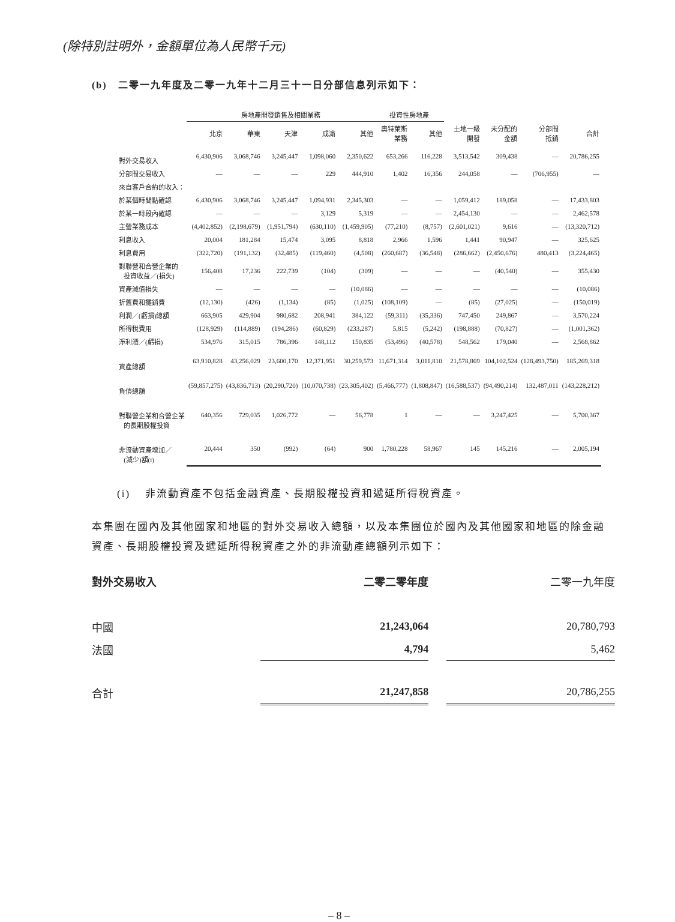(除特別註明外，金額單位為人民幣千元)
(b) 二零一九年度及二零一九年十二月三十一日分部信息列示如下：
| | 房地產開發銷售及相關業務 | | | | | 投資性房地產 | | | | | |
| --- | --- | --- | --- | --- | --- | --- | --- | --- | --- | --- | --- |
| | 北京 | 華東 | 天津 | 成渝 | 其他 | 奧特萊斯 業務 | 其他 | 土地一級 開發 | 未分配的 金額 | 分部間 抵銷 | 合計 |
| 對外交易收入 | 6,430,906 | 3,068,746 | 3,245,447 | 1,098,060 | 2,350,622 | 653,266 | 116,228 | 3,513,542 | 309,438 | — | 20,786,255 |
| 分部間交易收入 | — | — | — | 229 | 444,910 | 1,402 | 16,356 | 244,058 | — | (706,955) | — |
| 來自客戶合約的收入： | | | | | | | | | | | |
| 於某個時間點確認 | 6,430,906 | 3,068,746 | 3,245,447 | 1,094,931 | 2,345,303 | — | — | 1,059,412 | 189,058 | — | 17,433,803 |
| 於某一時段內確認 | — | — | — | 3,129 | 5,319 | — | — | 2,454,130 | — | — | 2,462,578 |
| 主營業務成本 | (4,402,852) | (2,198,679) | (1,951,794) | (630,110) | (1,459,905) | (77,210) | (8,757) | (2,601,021) | 9,616 | — | (13,320,712) |
| 利息收入 | 20,004 | 181,284 | 15,474 | 3,095 | 8,818 | 2,966 | 1,596 | 1,441 | 90,947 | — | 325,625 |
| 利息費用 | (322,720) | (191,132) | (32,485) | (119,460) | (4,508) | (260,687) | (36,548) | (286,662) | (2,450,676) | 480,413 | (3,224,465) |
| 對聯營和合營企業的 投資收益／(損失) | 156,408 | 17,236 | 222,739 | (104) | (309) | — | — | — | (40,540) | — | 355,430 |
| 資產減值損失 | — | — | — | — | (10,086) | — | — | — | — | — | (10,086) |
| 折舊費和攤銷費 | (12,130) | (426) | (1,134) | (85) | (1,025) | (108,109) | — | (85) | (27,025) | — | (150,019) |
| 利潤／(虧損)總額 | 663,905 | 429,904 | 980,682 | 208,941 | 384,122 | (59,311) | (35,336) | 747,450 | 249,867 | — | 3,570,224 |
| 所得稅費用 | (128,929) | (114,889) | (194,286) | (60,829) | (233,287) | 5,815 | (5,242) | (198,888) | (70,827) | — | (1,001,362) |
| 淨利潤／(虧損) | 534,976 | 315,015 | 786,396 | 148,112 | 150,835 | (53,496) | (40,578) | 548,562 | 179,040 | — | 2,568,862 |
| 資產總額 | 63,910,828 | 43,256,029 | 23,600,170 | 12,371,951 | 30,259,573 | 11,671,314 | 3,011,810 | 21,578,869 | 104,102,524 | (128,493,750) | 185,269,318 |
| 負債總額 | (59,857,275) | (43,836,713) | (20,290,720) | (10,070,738) | (23,305,402) | (5,466,777) | (1,808,847) | (16,588,537) | (94,490,214) | 132,487,011 | (143,228,212) |
| 對聯營企業和合營企業 的長期股權投資 | 640,356 | 729,035 | 1,026,772 | — | 56,778 | 1 | — | — | 3,247,425 | — | 5,700,367 |
| 非流動資產增加／ (減少)額(i) | 20,444 | 350 | (992) | (64) | 900 | 1,780,228 | 58,967 | 145 | 145,216 | — | 2,005,194 |
(i) 非流動資產不包括金融資產、長期股權投資和遞延所得稅資產。
本集團在國內及其他國家和地區的對外交易收入總額，以及本集團位於國內及其他國家和地區的除金融資產、長期股權投資及遞延所得稅資產之外的非流動產總額列示如下：
| 對外交易收入 | 二零二零年度 | | 二零一九年度 |
| --- | --- | --- | --- |
| 中國 | 21,243,064 | | 20,780,793 |
| 法國 | 4,794 | | 5,462 |
| 合計 | 21,247,858 | | 20,786,255 |
– 8 –